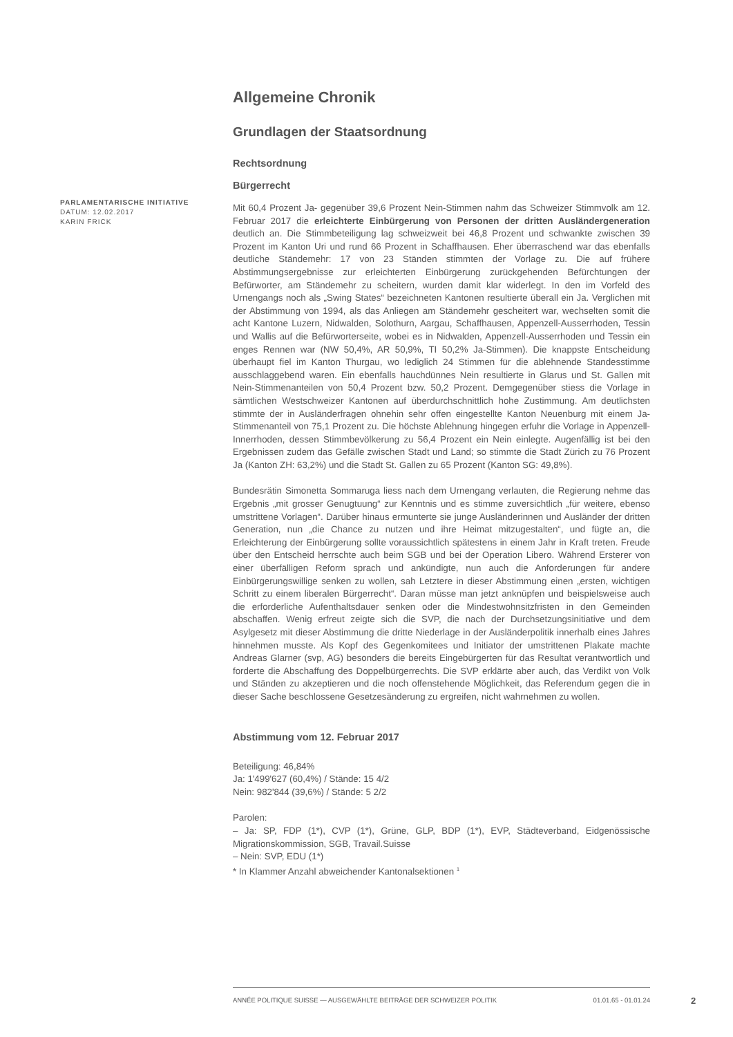Allgemeine Chronik
Grundlagen der Staatsordnung
Rechtsordnung
Bürgerrecht
Mit 60,4 Prozent Ja- gegenüber 39,6 Prozent Nein-Stimmen nahm das Schweizer Stimmvolk am 12. Februar 2017 die erleichterte Einbürgerung von Personen der dritten Ausländergeneration deutlich an. Die Stimmbeteiligung lag schweizweit bei 46,8 Prozent und schwankte zwischen 39 Prozent im Kanton Uri und rund 66 Prozent in Schaffhausen. Eher überraschend war das ebenfalls deutliche Ständemehr: 17 von 23 Ständen stimmten der Vorlage zu. Die auf frühere Abstimmungsergebnisse zur erleichterten Einbürgerung zurückgehenden Befürchtungen der Befürworter, am Ständemehr zu scheitern, wurden damit klar widerlegt. In den im Vorfeld des Urnengangs noch als „Swing States“ bezeichneten Kantonen resultierte überall ein Ja. Verglichen mit der Abstimmung von 1994, als das Anliegen am Ständemehr gescheitert war, wechselten somit die acht Kantone Luzern, Nidwalden, Solothurn, Aargau, Schaffhausen, Appenzell-Ausserrhoden, Tessin und Wallis auf die Befürworterseite, wobei es in Nidwalden, Appenzell-Ausserrhoden und Tessin ein enges Rennen war (NW 50,4%, AR 50,9%, TI 50,2% Ja-Stimmen). Die knappste Entscheidung überhaupt fiel im Kanton Thurgau, wo lediglich 24 Stimmen für die ablehnende Standesstimme ausschlaggebend waren. Ein ebenfalls hauchdünnes Nein resultierte in Glarus und St. Gallen mit Nein-Stimmenanteilen von 50,4 Prozent bzw. 50,2 Prozent. Demgegenüber stiess die Vorlage in sämtlichen Westschweizer Kantonen auf überdurchschnittlich hohe Zustimmung. Am deutlichsten stimmte der in Ausländerfragen ohnehin sehr offen eingestellte Kanton Neuenburg mit einem Ja-Stimmenanteil von 75,1 Prozent zu. Die höchste Ablehnung hingegen erfuhr die Vorlage in Appenzell-Innerrhoden, dessen Stimmbevölkerung zu 56,4 Prozent ein Nein einlegte. Augenfällig ist bei den Ergebnissen zudem das Gefälle zwischen Stadt und Land; so stimmte die Stadt Zürich zu 76 Prozent Ja (Kanton ZH: 63,2%) und die Stadt St. Gallen zu 65 Prozent (Kanton SG: 49,8%).
Bundesrätin Simonetta Sommaruga liess nach dem Urnengang verlauten, die Regierung nehme das Ergebnis „mit grosser Genugtuung“ zur Kenntnis und es stimme zuversichtlich „für weitere, ebenso umstrittene Vorlagen“. Darüber hinaus ermunterte sie junge Ausländerinnen und Ausländer der dritten Generation, nun „die Chance zu nutzen und ihre Heimat mitzugestalten“, und fügte an, die Erleichterung der Einbürgerung sollte voraussichtlich spätestens in einem Jahr in Kraft treten. Freude über den Entscheid herrschte auch beim SGB und bei der Operation Libero. Während Ersterer von einer überfälligen Reform sprach und ankündigte, nun auch die Anforderungen für andere Einbürgerungswillige senken zu wollen, sah Letztere in dieser Abstimmung einen „ersten, wichtigen Schritt zu einem liberalen Bürgerrecht“. Daran müsse man jetzt anknüpfen und beispielsweise auch die erforderliche Aufenthaltsdauer senken oder die Mindestwohnsitzfristen in den Gemeinden abschaffen. Wenig erfreut zeigte sich die SVP, die nach der Durchsetzungsinitiative und dem Asylgesetz mit dieser Abstimmung die dritte Niederlage in der Ausländerpolitik innerhalb eines Jahres hinnehmen musste. Als Kopf des Gegenkomitees und Initiator der umstrittenen Plakate machte Andreas Glarner (svp, AG) besonders die bereits Eingebürgerten für das Resultat verantwortlich und forderte die Abschaffung des Doppelbürgerrechts. Die SVP erklärte aber auch, das Verdikt von Volk und Ständen zu akzeptieren und die noch offenstehende Möglichkeit, das Referendum gegen die in dieser Sache beschlossene Gesetzesänderung zu ergreifen, nicht wahrnehmen zu wollen.
Abstimmung vom 12. Februar 2017
Beteiligung: 46,84%
Ja: 1'499'627 (60,4%) / Stände: 15 4/2
Nein: 982'844 (39,6%) / Stände: 5 2/2
Parolen:
– Ja: SP, FDP (1*), CVP (1*), Grüne, GLP, BDP (1*), EVP, Städteverband, Eidgenössische Migrationskommission, SGB, Travail.Suisse
– Nein: SVP, EDU (1*)
* In Klammer Anzahl abweichender Kantonalsektionen <sup>1</sup>
PARLAMENTARISCHE INITIATIVE
DATUM: 12.02.2017
KARIN FRICK
ANNÉE POLITIQUE SUISSE — AUSGEWÄHLTE BEITRÄGE DER SCHWEIZER POLITIK 01.01.65 - 01.01.24
2